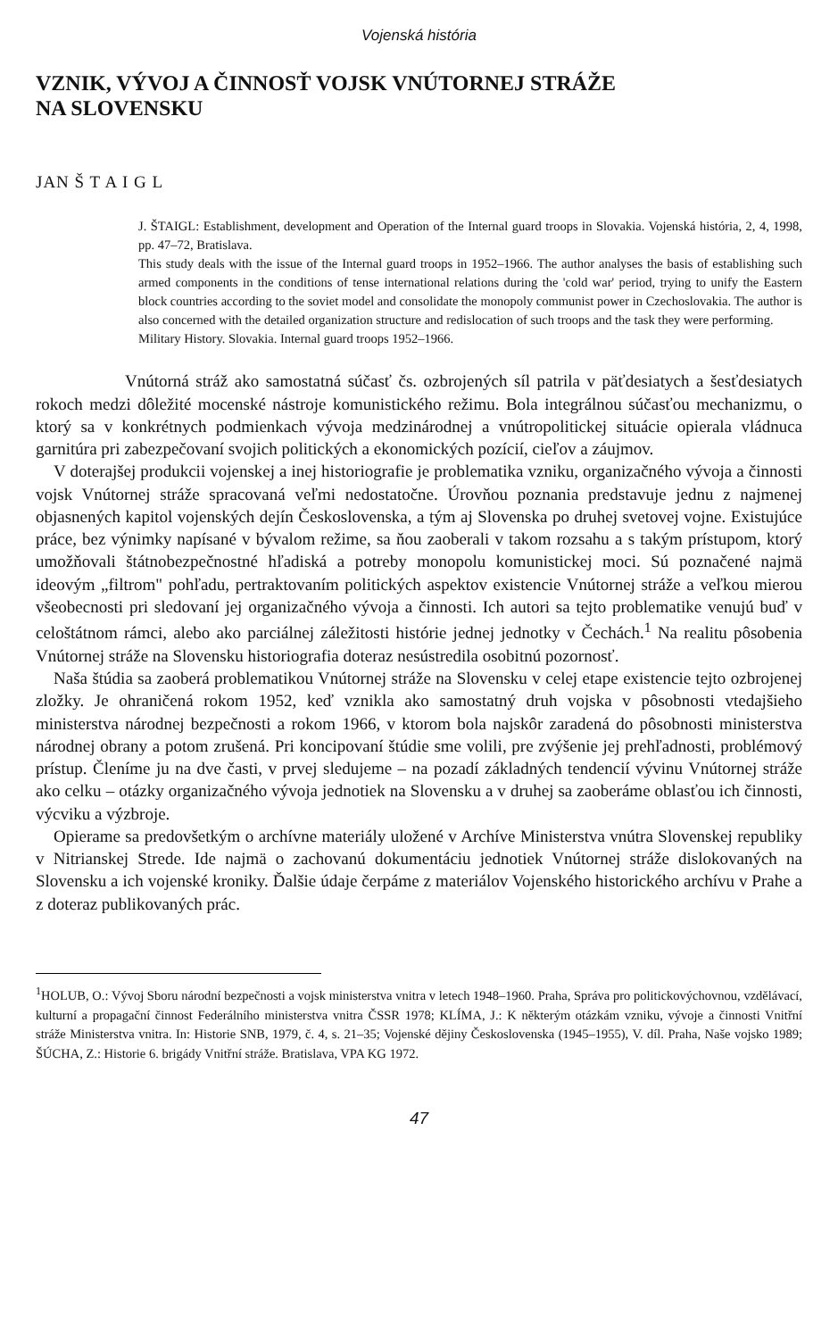Vojenská história
VZNIK, VÝVOJ A ČINNOSŤ VOJSK VNÚTORNEJ STRÁŽE
NA SLOVENSKU
JAN Š T A I G L
J. ŠTAIGL: Establishment, development and Operation of the Internal guard troops in Slovakia. Vojenská história, 2, 4, 1998, pp. 47–72, Bratislava.
This study deals with the issue of the Internal guard troops in 1952–1966. The author analyses the basis of establishing such armed components in the conditions of tense international relations during the 'cold war' period, trying to unify the Eastern block countries according to the soviet model and consolidate the monopoly communist power in Czechoslovakia. The author is also concerned with the detailed organization structure and redislocation of such troops and the task they were performing.
Military History. Slovakia. Internal guard troops 1952–1966.
Vnútorná stráž ako samostatná súčasť čs. ozbrojených síl patrila v päťdesiatych a šesťdesiatych rokoch medzi dôležité mocenské nástroje komunistického režimu. Bola integrálnou súčasťou mechanizmu, o ktorý sa v konkrétnych podmienkach vývoja medzinárodnej a vnútropolitickej situácie opierala vládnuca garnitúra pri zabezpečovaní svojich politických a ekonomických pozícií, cieľov a záujmov.
V doterajšej produkcii vojenskej a inej historiografie je problematika vzniku, organizačného vývoja a činnosti vojsk Vnútornej stráže spracovaná veľmi nedostatočne. Úrovňou poznania predstavuje jednu z najmenej objasnených kapitol vojenských dejín Československa, a tým aj Slovenska po druhej svetovej vojne. Existujúce práce, bez výnimky napísané v bývalom režime, sa ňou zaoberali v takom rozsahu a s takým prístupom, ktorý umožňovali štátnobezpečnostné hľadiská a potreby monopolu komunistickej moci. Sú poznačené najmä ideovým „filtrom" pohľadu, pertraktovaním politických aspektov existencie Vnútornej stráže a veľkou mierou všeobecnosti pri sledovaní jej organizačného vývoja a činnosti. Ich autori sa tejto problematike venujú buď v celoštátnom rámci, alebo ako parciálnej záležitosti histórie jednej jednotky v Čechách.<sup>1</sup> Na realitu pôsobenia Vnútornej stráže na Slovensku historiografia doteraz nesústredila osobitnú pozornosť.
Naša štúdia sa zaoberá problematikou Vnútornej stráže na Slovensku v celej etape existencie tejto ozbrojenej zložky. Je ohraničená rokom 1952, keď vznikla ako samostatný druh vojska v pôsobnosti vtedajšieho ministerstva národnej bezpečnosti a rokom 1966, v ktorom bola najskôr zaradená do pôsobnosti ministerstva národnej obrany a potom zrušená. Pri koncipovaní štúdie sme volili, pre zvýšenie jej prehľadnosti, problémový prístup. Členíme ju na dve časti, v prvej sledujeme – na pozadí základných tendencií vývinu Vnútornej stráže ako celku – otázky organizačného vývoja jednotiek na Slovensku a v druhej sa zaoberáme oblasťou ich činnosti, výcviku a výzbroje.
Opierame sa predovšetkým o archívne materiály uložené v Archíve Ministerstva vnútra Slovenskej republiky v Nitrianskej Strede. Ide najmä o zachovanú dokumentáciu jednotiek Vnútornej stráže dislokovaných na Slovensku a ich vojenské kroniky. Ďalšie údaje čerpáme z materiálov Vojenského historického archívu v Prahe a z doteraz publikovaných prác.
<sup>1</sup>HOLUB, O.: Vývoj Sboru národní bezpečnosti a vojsk ministerstva vnitra v letech 1948–1960. Praha, Správa pro politickovýchovnou, vzdělávací, kulturní a propagační činnost Federálního ministerstva vnitra ČSSR 1978; KLÍMA, J.: K některým otázkám vzniku, vývoje a činnosti Vnitřní stráže Ministerstva vnitra. In: Historie SNB, 1979, č. 4, s. 21–35; Vojenské dějiny Československa (1945–1955), V. díl. Praha, Naše vojsko 1989; ŠÚCHA, Z.: Historie 6. brigády Vnitřní stráže. Bratislava, VPA KG 1972.
47